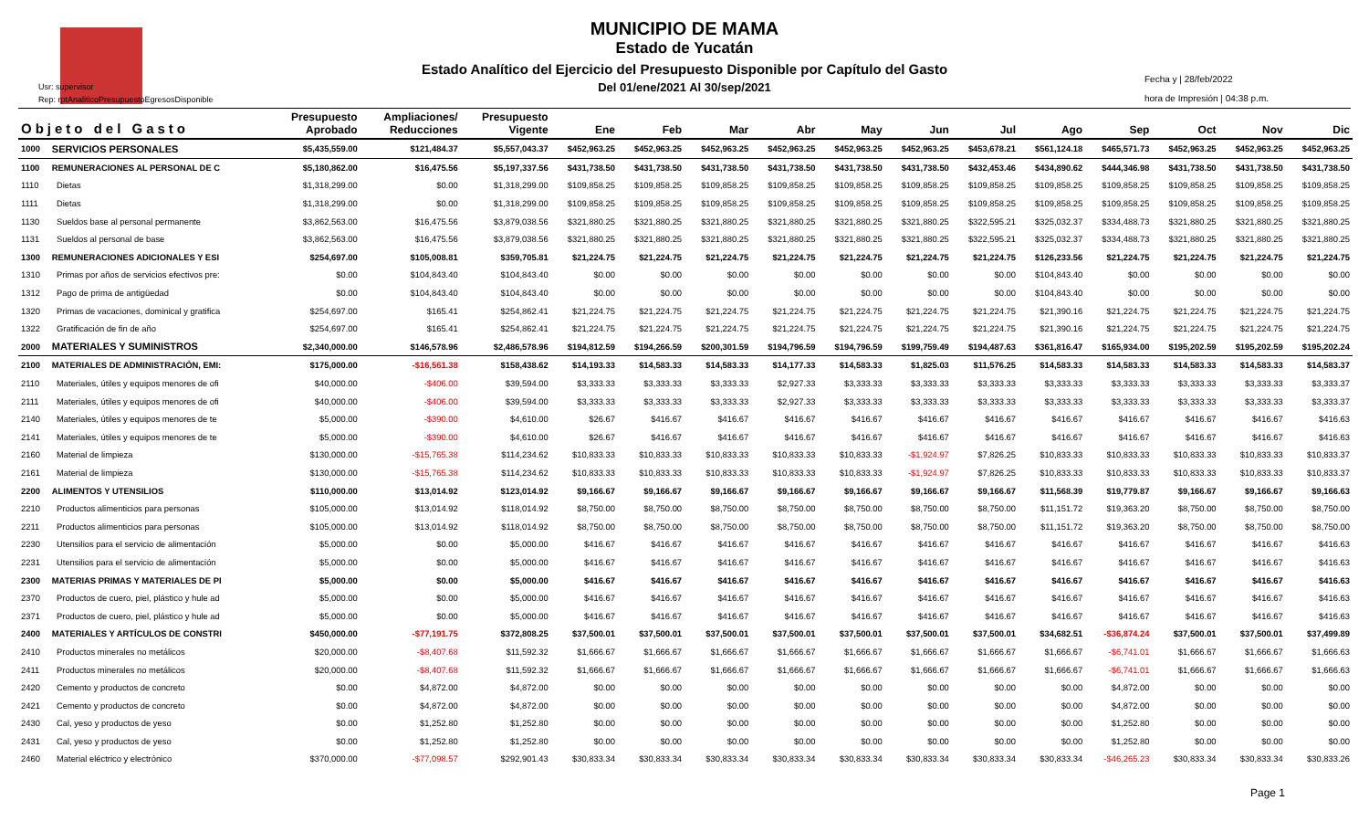MUNICIPIO DE MAMA
Estado de Yucatán
Estado Analítico del Ejercicio del Presupuesto Disponible por Capítulo del Gasto
Del 01/ene/2021 Al 30/sep/2021
Usr: supervisor
Rep: rptAnaliticoPresupuestoEgresosDisponible
Fecha y | 28/feb/2022
hora de Impresión | 04:38 p.m.
| Objeto del Gasto | | Presupuesto Aprobado | Ampliaciones/ Reducciones | Presupuesto Vigente | Ene | Feb | Mar | Abr | May | Jun | Jul | Ago | Sep | Oct | Nov | Dic |
| --- | --- | --- | --- | --- | --- | --- | --- | --- | --- | --- | --- | --- | --- | --- | --- | --- |
| 1000 | SERVICIOS PERSONALES | $5,435,559.00 | $121,484.37 | $5,557,043.37 | $452,963.25 | $452,963.25 | $452,963.25 | $452,963.25 | $452,963.25 | $452,963.25 | $453,678.21 | $561,124.18 | $465,571.73 | $452,963.25 | $452,963.25 | $452,963.25 |
| 1100 | REMUNERACIONES AL PERSONAL DE C | $5,180,862.00 | $16,475.56 | $5,197,337.56 | $431,738.50 | $431,738.50 | $431,738.50 | $431,738.50 | $431,738.50 | $431,738.50 | $432,453.46 | $434,890.62 | $444,346.98 | $431,738.50 | $431,738.50 | $431,738.50 |
| 1110 | Dietas | $1,318,299.00 | $0.00 | $1,318,299.00 | $109,858.25 | $109,858.25 | $109,858.25 | $109,858.25 | $109,858.25 | $109,858.25 | $109,858.25 | $109,858.25 | $109,858.25 | $109,858.25 | $109,858.25 | $109,858.25 |
| 1111 | Dietas | $1,318,299.00 | $0.00 | $1,318,299.00 | $109,858.25 | $109,858.25 | $109,858.25 | $109,858.25 | $109,858.25 | $109,858.25 | $109,858.25 | $109,858.25 | $109,858.25 | $109,858.25 | $109,858.25 | $109,858.25 |
| 1130 | Sueldos base al personal permanente | $3,862,563.00 | $16,475.56 | $3,879,038.56 | $321,880.25 | $321,880.25 | $321,880.25 | $321,880.25 | $321,880.25 | $321,880.25 | $322,595.21 | $325,032.37 | $334,488.73 | $321,880.25 | $321,880.25 | $321,880.25 |
| 1131 | Sueldos al personal de base | $3,862,563.00 | $16,475.56 | $3,879,038.56 | $321,880.25 | $321,880.25 | $321,880.25 | $321,880.25 | $321,880.25 | $321,880.25 | $322,595.21 | $325,032.37 | $334,488.73 | $321,880.25 | $321,880.25 | $321,880.25 |
| 1300 | REMUNERACIONES ADICIONALES Y ESI | $254,697.00 | $105,008.81 | $359,705.81 | $21,224.75 | $21,224.75 | $21,224.75 | $21,224.75 | $21,224.75 | $21,224.75 | $21,224.75 | $126,233.56 | $21,224.75 | $21,224.75 | $21,224.75 | $21,224.75 |
| 1310 | Primas por años de servicios efectivos pre: | $0.00 | $104,843.40 | $104,843.40 | $0.00 | $0.00 | $0.00 | $0.00 | $0.00 | $0.00 | $0.00 | $104,843.40 | $0.00 | $0.00 | $0.00 | $0.00 |
| 1312 | Pago de prima de antigüedad | $0.00 | $104,843.40 | $104,843.40 | $0.00 | $0.00 | $0.00 | $0.00 | $0.00 | $0.00 | $0.00 | $104,843.40 | $0.00 | $0.00 | $0.00 | $0.00 |
| 1320 | Primas de vacaciones, dominical y gratifica | $254,697.00 | $165.41 | $254,862.41 | $21,224.75 | $21,224.75 | $21,224.75 | $21,224.75 | $21,224.75 | $21,224.75 | $21,224.75 | $21,390.16 | $21,224.75 | $21,224.75 | $21,224.75 | $21,224.75 |
| 1322 | Gratificación de fin de año | $254,697.00 | $165.41 | $254,862.41 | $21,224.75 | $21,224.75 | $21,224.75 | $21,224.75 | $21,224.75 | $21,224.75 | $21,224.75 | $21,390.16 | $21,224.75 | $21,224.75 | $21,224.75 | $21,224.75 |
| 2000 | MATERIALES Y SUMINISTROS | $2,340,000.00 | $146,578.96 | $2,486,578.96 | $194,812.59 | $194,266.59 | $200,301.59 | $194,796.59 | $194,796.59 | $199,759.49 | $194,487.63 | $361,816.47 | $165,934.00 | $195,202.59 | $195,202.59 | $195,202.24 |
| 2100 | MATERIALES DE ADMINISTRACIÓN, EMI: | $175,000.00 | -$16,561.38 | $158,438.62 | $14,193.33 | $14,583.33 | $14,583.33 | $14,177.33 | $14,583.33 | $1,825.03 | $11,576.25 | $14,583.33 | $14,583.33 | $14,583.33 | $14,583.33 | $14,583.37 |
| 2110 | Materiales, útiles y equipos menores de ofi | $40,000.00 | -$406.00 | $39,594.00 | $3,333.33 | $3,333.33 | $3,333.33 | $2,927.33 | $3,333.33 | $3,333.33 | $3,333.33 | $3,333.33 | $3,333.33 | $3,333.33 | $3,333.33 | $3,333.37 |
| 2111 | Materiales, útiles y equipos menores de ofi | $40,000.00 | -$406.00 | $39,594.00 | $3,333.33 | $3,333.33 | $3,333.33 | $2,927.33 | $3,333.33 | $3,333.33 | $3,333.33 | $3,333.33 | $3,333.33 | $3,333.33 | $3,333.33 | $3,333.37 |
| 2140 | Materiales, útiles y equipos menores de te | $5,000.00 | -$390.00 | $4,610.00 | $26.67 | $416.67 | $416.67 | $416.67 | $416.67 | $416.67 | $416.67 | $416.67 | $416.67 | $416.67 | $416.67 | $416.63 |
| 2141 | Materiales, útiles y equipos menores de te | $5,000.00 | -$390.00 | $4,610.00 | $26.67 | $416.67 | $416.67 | $416.67 | $416.67 | $416.67 | $416.67 | $416.67 | $416.67 | $416.67 | $416.67 | $416.63 |
| 2160 | Material de limpieza | $130,000.00 | -$15,765.38 | $114,234.62 | $10,833.33 | $10,833.33 | $10,833.33 | $10,833.33 | $10,833.33 | -$1,924.97 | $7,826.25 | $10,833.33 | $10,833.33 | $10,833.33 | $10,833.33 | $10,833.37 |
| 2161 | Material de limpieza | $130,000.00 | -$15,765.38 | $114,234.62 | $10,833.33 | $10,833.33 | $10,833.33 | $10,833.33 | $10,833.33 | -$1,924.97 | $7,826.25 | $10,833.33 | $10,833.33 | $10,833.33 | $10,833.33 | $10,833.37 |
| 2200 | ALIMENTOS Y UTENSILIOS | $110,000.00 | $13,014.92 | $123,014.92 | $9,166.67 | $9,166.67 | $9,166.67 | $9,166.67 | $9,166.67 | $9,166.67 | $9,166.67 | $11,568.39 | $19,779.87 | $9,166.67 | $9,166.67 | $9,166.63 |
| 2210 | Productos alimenticios para personas | $105,000.00 | $13,014.92 | $118,014.92 | $8,750.00 | $8,750.00 | $8,750.00 | $8,750.00 | $8,750.00 | $8,750.00 | $8,750.00 | $11,151.72 | $19,363.20 | $8,750.00 | $8,750.00 | $8,750.00 |
| 2211 | Productos alimenticios para personas | $105,000.00 | $13,014.92 | $118,014.92 | $8,750.00 | $8,750.00 | $8,750.00 | $8,750.00 | $8,750.00 | $8,750.00 | $8,750.00 | $11,151.72 | $19,363.20 | $8,750.00 | $8,750.00 | $8,750.00 |
| 2230 | Utensilios para el servicio de alimentación | $5,000.00 | $0.00 | $5,000.00 | $416.67 | $416.67 | $416.67 | $416.67 | $416.67 | $416.67 | $416.67 | $416.67 | $416.67 | $416.67 | $416.67 | $416.63 |
| 2231 | Utensilios para el servicio de alimentación | $5,000.00 | $0.00 | $5,000.00 | $416.67 | $416.67 | $416.67 | $416.67 | $416.67 | $416.67 | $416.67 | $416.67 | $416.67 | $416.67 | $416.67 | $416.63 |
| 2300 | MATERIAS PRIMAS Y MATERIALES DE PI | $5,000.00 | $0.00 | $5,000.00 | $416.67 | $416.67 | $416.67 | $416.67 | $416.67 | $416.67 | $416.67 | $416.67 | $416.67 | $416.67 | $416.67 | $416.63 |
| 2370 | Productos de cuero, piel, plástico y hule ad | $5,000.00 | $0.00 | $5,000.00 | $416.67 | $416.67 | $416.67 | $416.67 | $416.67 | $416.67 | $416.67 | $416.67 | $416.67 | $416.67 | $416.67 | $416.63 |
| 2371 | Productos de cuero, piel, plástico y hule ad | $5,000.00 | $0.00 | $5,000.00 | $416.67 | $416.67 | $416.67 | $416.67 | $416.67 | $416.67 | $416.67 | $416.67 | $416.67 | $416.67 | $416.67 | $416.63 |
| 2400 | MATERIALES Y ARTÍCULOS DE CONSTRI | $450,000.00 | -$77,191.75 | $372,808.25 | $37,500.01 | $37,500.01 | $37,500.01 | $37,500.01 | $37,500.01 | $37,500.01 | $37,500.01 | $34,682.51 | -$36,874.24 | $37,500.01 | $37,500.01 | $37,499.89 |
| 2410 | Productos minerales no metálicos | $20,000.00 | -$8,407.68 | $11,592.32 | $1,666.67 | $1,666.67 | $1,666.67 | $1,666.67 | $1,666.67 | $1,666.67 | $1,666.67 | $1,666.67 | -$6,741.01 | $1,666.67 | $1,666.67 | $1,666.63 |
| 2411 | Productos minerales no metálicos | $20,000.00 | -$8,407.68 | $11,592.32 | $1,666.67 | $1,666.67 | $1,666.67 | $1,666.67 | $1,666.67 | $1,666.67 | $1,666.67 | $1,666.67 | -$6,741.01 | $1,666.67 | $1,666.67 | $1,666.63 |
| 2420 | Cemento y productos de concreto | $0.00 | $4,872.00 | $4,872.00 | $0.00 | $0.00 | $0.00 | $0.00 | $0.00 | $0.00 | $0.00 | $0.00 | $4,872.00 | $0.00 | $0.00 | $0.00 |
| 2421 | Cemento y productos de concreto | $0.00 | $4,872.00 | $4,872.00 | $0.00 | $0.00 | $0.00 | $0.00 | $0.00 | $0.00 | $0.00 | $0.00 | $4,872.00 | $0.00 | $0.00 | $0.00 |
| 2430 | Cal, yeso y productos de yeso | $0.00 | $1,252.80 | $1,252.80 | $0.00 | $0.00 | $0.00 | $0.00 | $0.00 | $0.00 | $0.00 | $0.00 | $1,252.80 | $0.00 | $0.00 | $0.00 |
| 2431 | Cal, yeso y productos de yeso | $0.00 | $1,252.80 | $1,252.80 | $0.00 | $0.00 | $0.00 | $0.00 | $0.00 | $0.00 | $0.00 | $0.00 | $1,252.80 | $0.00 | $0.00 | $0.00 |
| 2460 | Material eléctrico y electrónico | $370,000.00 | -$77,098.57 | $292,901.43 | $30,833.34 | $30,833.34 | $30,833.34 | $30,833.34 | $30,833.34 | $30,833.34 | $30,833.34 | $30,833.34 | -$46,265.23 | $30,833.34 | $30,833.34 | $30,833.26 |
Page 1